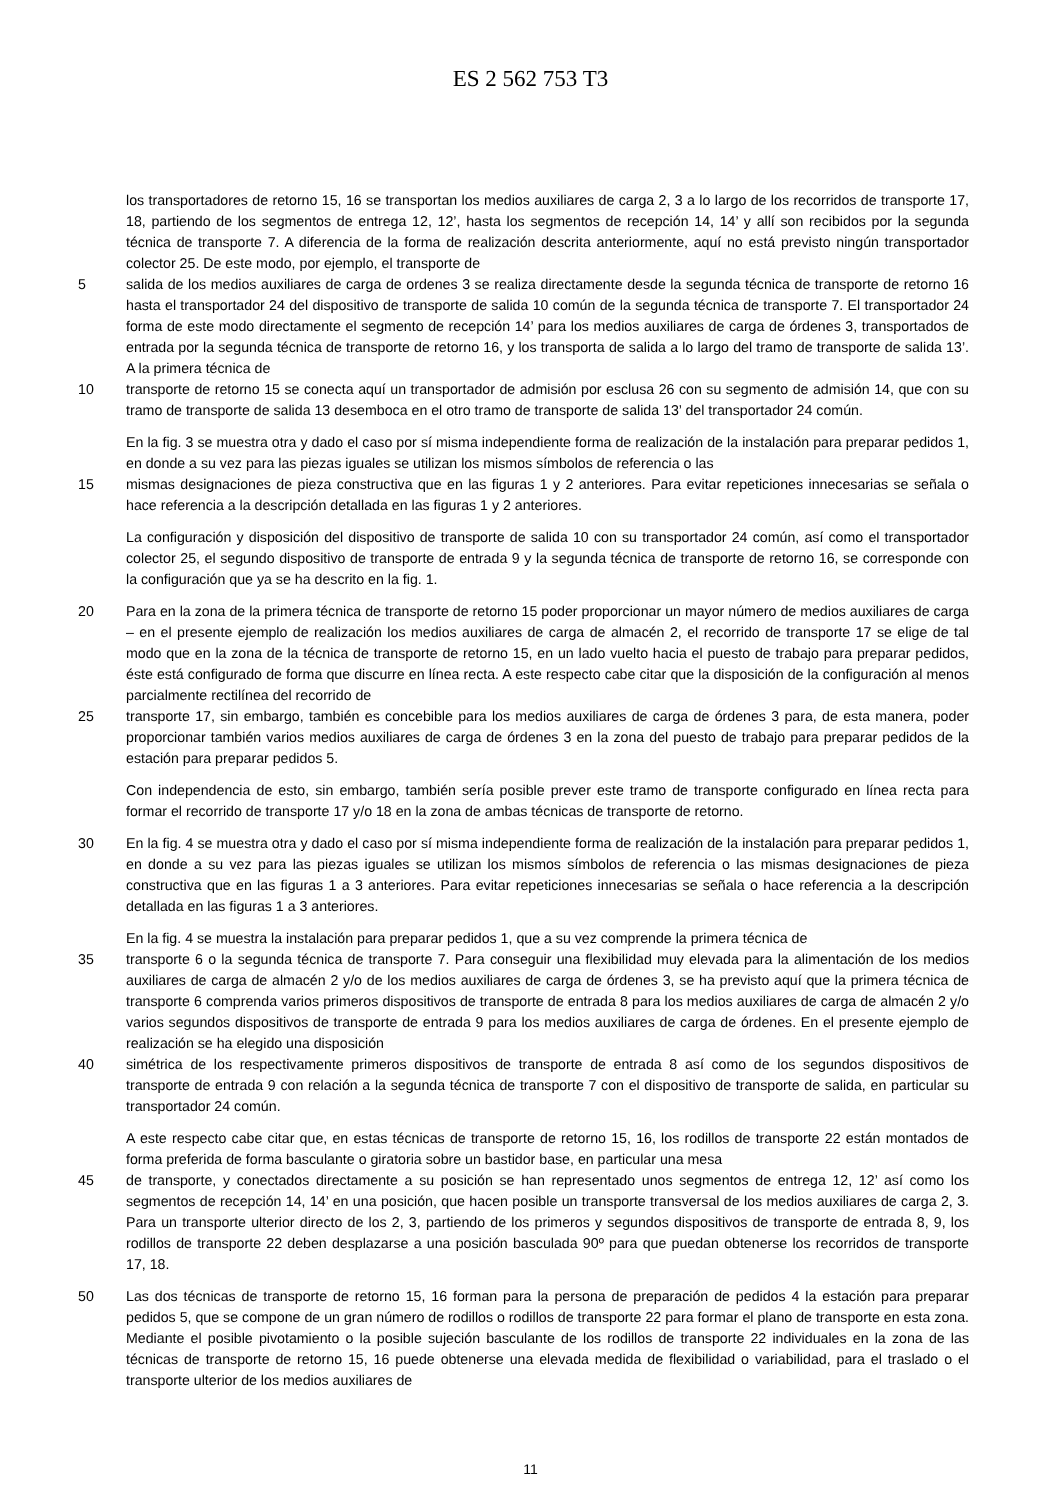ES 2 562 753 T3
los transportadores de retorno 15, 16 se transportan los medios auxiliares de carga 2, 3 a lo largo de los recorridos de transporte 17, 18, partiendo de los segmentos de entrega 12, 12’, hasta los segmentos de recepción 14, 14’ y allí son recibidos por la segunda técnica de transporte 7. A diferencia de la forma de realización descrita anteriormente, aquí no está previsto ningún transportador colector 25. De este modo, por ejemplo, el transporte de
5 salida de los medios auxiliares de carga de ordenes 3 se realiza directamente desde la segunda técnica de transporte de retorno 16 hasta el transportador 24 del dispositivo de transporte de salida 10 común de la segunda técnica de transporte 7. El transportador 24 forma de este modo directamente el segmento de recepción 14’ para los medios auxiliares de carga de órdenes 3, transportados de entrada por la segunda técnica de transporte de retorno 16, y los transporta de salida a lo largo del tramo de transporte de salida 13’. A la primera técnica de
10 transporte de retorno 15 se conecta aquí un transportador de admisión por esclusa 26 con su segmento de admisión 14, que con su tramo de transporte de salida 13 desemboca en el otro tramo de transporte de salida 13’ del transportador 24 común.
En la fig. 3 se muestra otra y dado el caso por sí misma independiente forma de realización de la instalación para preparar pedidos 1, en donde a su vez para las piezas iguales se utilizan los mismos símbolos de referencia o las
15 mismas designaciones de pieza constructiva que en las figuras 1 y 2 anteriores. Para evitar repeticiones innecesarias se señala o hace referencia a la descripción detallada en las figuras 1 y 2 anteriores.
La configuración y disposición del dispositivo de transporte de salida 10 con su transportador 24 común, así como el transportador colector 25, el segundo dispositivo de transporte de entrada 9 y la segunda técnica de transporte de retorno 16, se corresponde con la configuración que ya se ha descrito en la fig. 1.
20 Para en la zona de la primera técnica de transporte de retorno 15 poder proporcionar un mayor número de medios auxiliares de carga – en el presente ejemplo de realización los medios auxiliares de carga de almacén 2, el recorrido de transporte 17 se elige de tal modo que en la zona de la técnica de transporte de retorno 15, en un lado vuelto hacia el puesto de trabajo para preparar pedidos, éste está configurado de forma que discurre en línea recta. A este respecto cabe citar que la disposición de la configuración al menos parcialmente rectilínea del recorrido de
25 transporte 17, sin embargo, también es concebible para los medios auxiliares de carga de órdenes 3 para, de esta manera, poder proporcionar también varios medios auxiliares de carga de órdenes 3 en la zona del puesto de trabajo para preparar pedidos de la estación para preparar pedidos 5.
Con independencia de esto, sin embargo, también sería posible prever este tramo de transporte configurado en línea recta para formar el recorrido de transporte 17 y/o 18 en la zona de ambas técnicas de transporte de retorno.
30 En la fig. 4 se muestra otra y dado el caso por sí misma independiente forma de realización de la instalación para preparar pedidos 1, en donde a su vez para las piezas iguales se utilizan los mismos símbolos de referencia o las mismas designaciones de pieza constructiva que en las figuras 1 a 3 anteriores. Para evitar repeticiones innecesarias se señala o hace referencia a la descripción detallada en las figuras 1 a 3 anteriores.
En la fig. 4 se muestra la instalación para preparar pedidos 1, que a su vez comprende la primera técnica de
35 transporte 6 o la segunda técnica de transporte 7. Para conseguir una flexibilidad muy elevada para la alimentación de los medios auxiliares de carga de almacén 2 y/o de los medios auxiliares de carga de órdenes 3, se ha previsto aquí que la primera técnica de transporte 6 comprenda varios primeros dispositivos de transporte de entrada 8 para los medios auxiliares de carga de almacén 2 y/o varios segundos dispositivos de transporte de entrada 9 para los medios auxiliares de carga de órdenes. En el presente ejemplo de realización se ha elegido una disposición
40 simétrica de los respectivamente primeros dispositivos de transporte de entrada 8 así como de los segundos dispositivos de transporte de entrada 9 con relación a la segunda técnica de transporte 7 con el dispositivo de transporte de salida, en particular su transportador 24 común.
A este respecto cabe citar que, en estas técnicas de transporte de retorno 15, 16, los rodillos de transporte 22 están montados de forma preferida de forma basculante o giratoria sobre un bastidor base, en particular una mesa
45 de transporte, y conectados directamente a su posición se han representado unos segmentos de entrega 12, 12’ así como los segmentos de recepción 14, 14’ en una posición, que hacen posible un transporte transversal de los medios auxiliares de carga 2, 3. Para un transporte ulterior directo de los 2, 3, partiendo de los primeros y segundos dispositivos de transporte de entrada 8, 9, los rodillos de transporte 22 deben desplazarse a una posición basculada 90º para que puedan obtenerse los recorridos de transporte 17, 18.
50 Las dos técnicas de transporte de retorno 15, 16 forman para la persona de preparación de pedidos 4 la estación para preparar pedidos 5, que se compone de un gran número de rodillos o rodillos de transporte 22 para formar el plano de transporte en esta zona. Mediante el posible pivotamiento o la posible sujeción basculante de los rodillos de transporte 22 individuales en la zona de las técnicas de transporte de retorno 15, 16 puede obtenerse una elevada medida de flexibilidad o variabilidad, para el traslado o el transporte ulterior de los medios auxiliares de
11